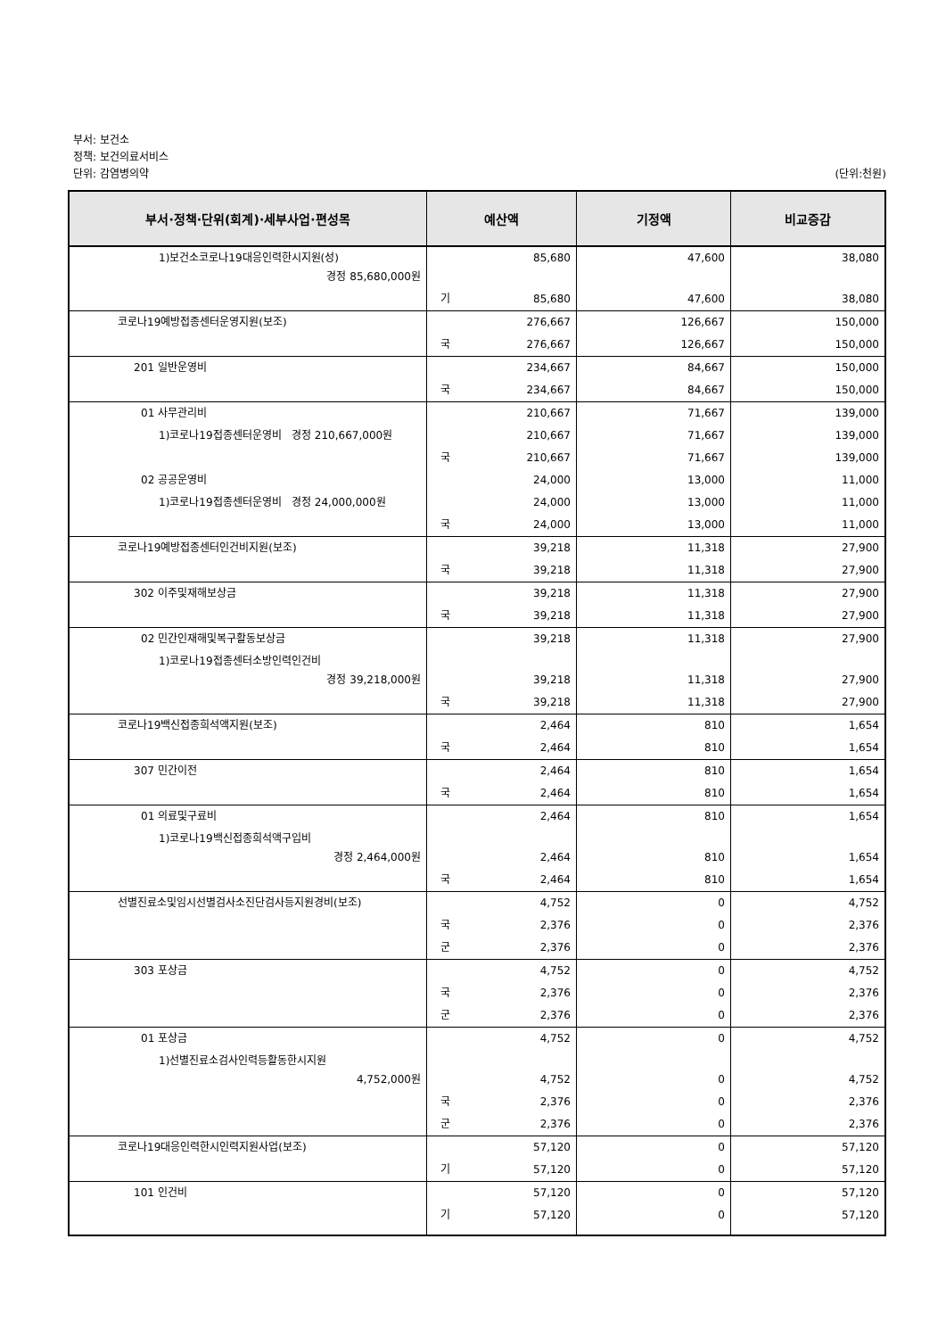부서: 보건소
정책: 보건의료서비스
단위: 감염병의약 (단위:천원)
| 부서·정책·단위(회계)·세부사업·편성목 | 예산액 | 기정액 | 비교증감 |
| --- | --- | --- | --- |
| 1)보건소코로나19대응인력한시지원(성) 경정 85,680,000원 | 85,680 | 47,600 | 38,080 |
| | 기 85,680 | 47,600 | 38,080 |
| 코로나19예방접종센터운영지원(보조) | 276,667 | 126,667 | 150,000 |
| | 국 276,667 | 126,667 | 150,000 |
| 201 일반운영비 | 234,667 | 84,667 | 150,000 |
| | 국 234,667 | 84,667 | 150,000 |
| 01 사무관리비 | 210,667 | 71,667 | 139,000 |
| 1)코로나19접종센터운영비 경정 210,667,000원 | 210,667 | 71,667 | 139,000 |
| | 국 210,667 | 71,667 | 139,000 |
| 02 공공운영비 | 24,000 | 13,000 | 11,000 |
| 1)코로나19접종센터운영비 경정 24,000,000원 | 24,000 | 13,000 | 11,000 |
| | 국 24,000 | 13,000 | 11,000 |
| 코로나19예방접종센터인건비지원(보조) | 39,218 | 11,318 | 27,900 |
| | 국 39,218 | 11,318 | 27,900 |
| 302 이주및재해보상금 | 39,218 | 11,318 | 27,900 |
| | 국 39,218 | 11,318 | 27,900 |
| 02 민간인재해및복구활동보상금 | 39,218 | 11,318 | 27,900 |
| 1)코로나19접종센터소방인력인건비 경정 39,218,000원 | 39,218 | 11,318 | 27,900 |
| | 국 39,218 | 11,318 | 27,900 |
| 코로나19백신접종희석액지원(보조) | 2,464 | 810 | 1,654 |
| | 국 2,464 | 810 | 1,654 |
| 307 민간이전 | 2,464 | 810 | 1,654 |
| | 국 2,464 | 810 | 1,654 |
| 01 의료및구료비 | 2,464 | 810 | 1,654 |
| 1)코로나19백신접종희석액구입비 경정 2,464,000원 | 2,464 | 810 | 1,654 |
| | 국 2,464 | 810 | 1,654 |
| 선별진료소및임시선별검사소진단검사등지원경비(보조) | 4,752 | 0 | 4,752 |
| | 국 2,376 | 0 | 2,376 |
| | 군 2,376 | 0 | 2,376 |
| 303 포상금 | 4,752 | 0 | 4,752 |
| | 국 2,376 | 0 | 2,376 |
| | 군 2,376 | 0 | 2,376 |
| 01 포상금 | 4,752 | 0 | 4,752 |
| 1)선별진료소검사인력등활동한시지원 4,752,000원 | 4,752 | 0 | 4,752 |
| | 국 2,376 | 0 | 2,376 |
| | 군 2,376 | 0 | 2,376 |
| 코로나19대응인력한시인력지원사업(보조) | 57,120 | 0 | 57,120 |
| | 기 57,120 | 0 | 57,120 |
| 101 인건비 | 57,120 | 0 | 57,120 |
| | 기 57,120 | 0 | 57,120 |